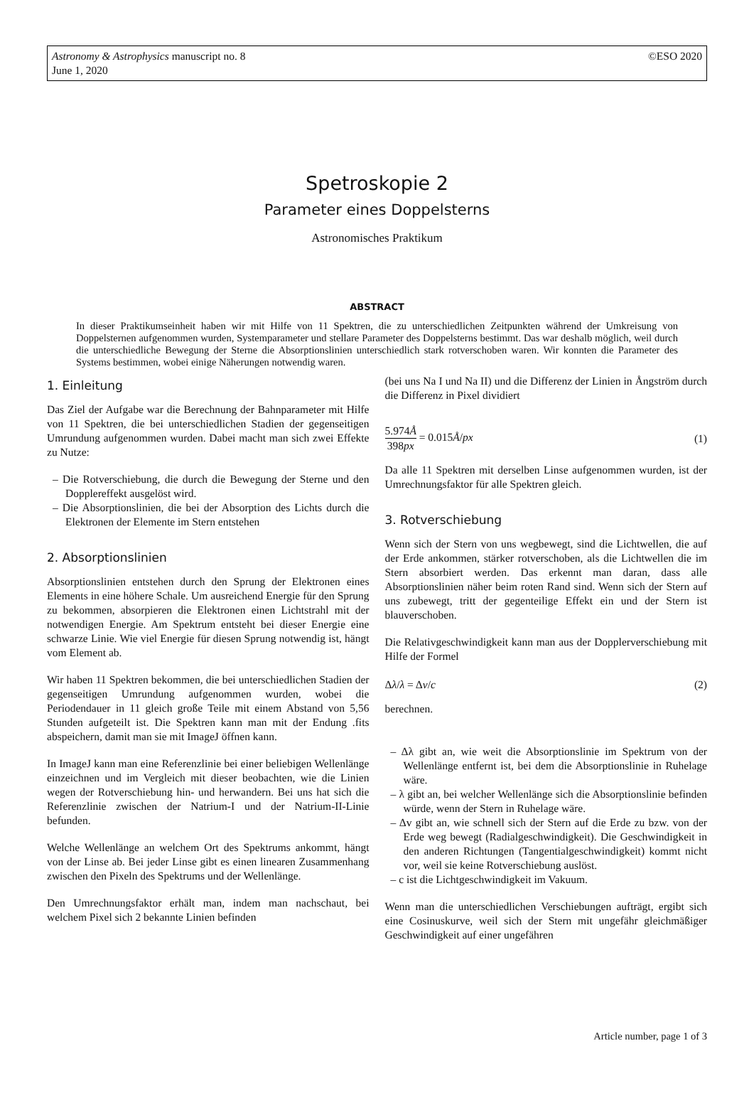Astronomy & Astrophysics manuscript no. 8
June 1, 2020
©ESO 2020
Spetroskopie 2
Parameter eines Doppelsterns
Astronomisches Praktikum
ABSTRACT
In dieser Praktikumseinheit haben wir mit Hilfe von 11 Spektren, die zu unterschiedlichen Zeitpunkten während der Umkreisung von Doppelsternen aufgenommen wurden, Systemparameter und stellare Parameter des Doppelsterns bestimmt. Das war deshalb möglich, weil durch die unterschiedliche Bewegung der Sterne die Absorptionslinien unterschiedlich stark rotverschoben waren. Wir konnten die Parameter des Systems bestimmen, wobei einige Näherungen notwendig waren.
1. Einleitung
Das Ziel der Aufgabe war die Berechnung der Bahnparameter mit Hilfe von 11 Spektren, die bei unterschiedlichen Stadien der gegenseitigen Umrundung aufgenommen wurden. Dabei macht man sich zwei Effekte zu Nutze:
– Die Rotverschiebung, die durch die Bewegung der Sterne und den Dopplereffekt ausgelöst wird.
– Die Absorptionslinien, die bei der Absorption des Lichts durch die Elektronen der Elemente im Stern entstehen
2. Absorptionslinien
Absorptionslinien entstehen durch den Sprung der Elektronen eines Elements in eine höhere Schale. Um ausreichend Energie für den Sprung zu bekommen, absorpieren die Elektronen einen Lichtstrahl mit der notwendigen Energie. Am Spektrum entsteht bei dieser Energie eine schwarze Linie. Wie viel Energie für diesen Sprung notwendig ist, hängt vom Element ab.
Wir haben 11 Spektren bekommen, die bei unterschiedlichen Stadien der gegenseitigen Umrundung aufgenommen wurden, wobei die Periodendauer in 11 gleich große Teile mit einem Abstand von 5,56 Stunden aufgeteilt ist. Die Spektren kann man mit der Endung .fits abspeichern, damit man sie mit ImageJ öffnen kann.
In ImageJ kann man eine Referenzlinie bei einer beliebigen Wellenlänge einzeichnen und im Vergleich mit dieser beobachten, wie die Linien wegen der Rotverschiebung hin- und herwandern. Bei uns hat sich die Referenzlinie zwischen der Natrium-I und der Natrium-II-Linie befunden.
Welche Wellenlänge an welchem Ort des Spektrums ankommt, hängt von der Linse ab. Bei jeder Linse gibt es einen linearen Zusammenhang zwischen den Pixeln des Spektrums und der Wellenlänge.
Den Umrechnungsfaktor erhält man, indem man nachschaut, bei welchem Pixel sich 2 bekannte Linien befinden
(bei uns Na I und Na II) und die Differenz der Linien in Ångström durch die Differenz in Pixel dividiert
5.974Å 398px = 0.015Å/px (1)
Da alle 11 Spektren mit derselben Linse aufgenommen wurden, ist der Umrechnungsfaktor für alle Spektren gleich.
3. Rotverschiebung
Wenn sich der Stern von uns wegbewegt, sind die Lichtwellen, die auf der Erde ankommen, stärker rotverschoben, als die Lichtwellen die im Stern absorbiert werden. Das erkennt man daran, dass alle Absorptionslinien näher beim roten Rand sind. Wenn sich der Stern auf uns zubewegt, tritt der gegenteilige Effekt ein und der Stern ist blauverschoben.
Die Relativgeschwindigkeit kann man aus der Dopplerverschiebung mit Hilfe der Formel
Δλ/λ = Δv/c (2)
berechnen.
– Δλ gibt an, wie weit die Absorptionslinie im Spektrum von der Wellenlänge entfernt ist, bei dem die Absorptionslinie in Ruhelage wäre.
– λ gibt an, bei welcher Wellenlänge sich die Absorptionslinie befinden würde, wenn der Stern in Ruhelage wäre.
– Δv gibt an, wie schnell sich der Stern auf die Erde zu bzw. von der Erde weg bewegt (Radialgeschwindigkeit). Die Geschwindigkeit in den anderen Richtungen (Tangentialgeschwindigkeit) kommt nicht vor, weil sie keine Rotverschiebung auslöst.
– c ist die Lichtgeschwindigkeit im Vakuum.
Wenn man die unterschiedlichen Verschiebungen aufträgt, ergibt sich eine Cosinuskurve, weil sich der Stern mit ungefähr gleichmäßiger Geschwindigkeit auf einer ungefähren
Article number, page 1 of 3